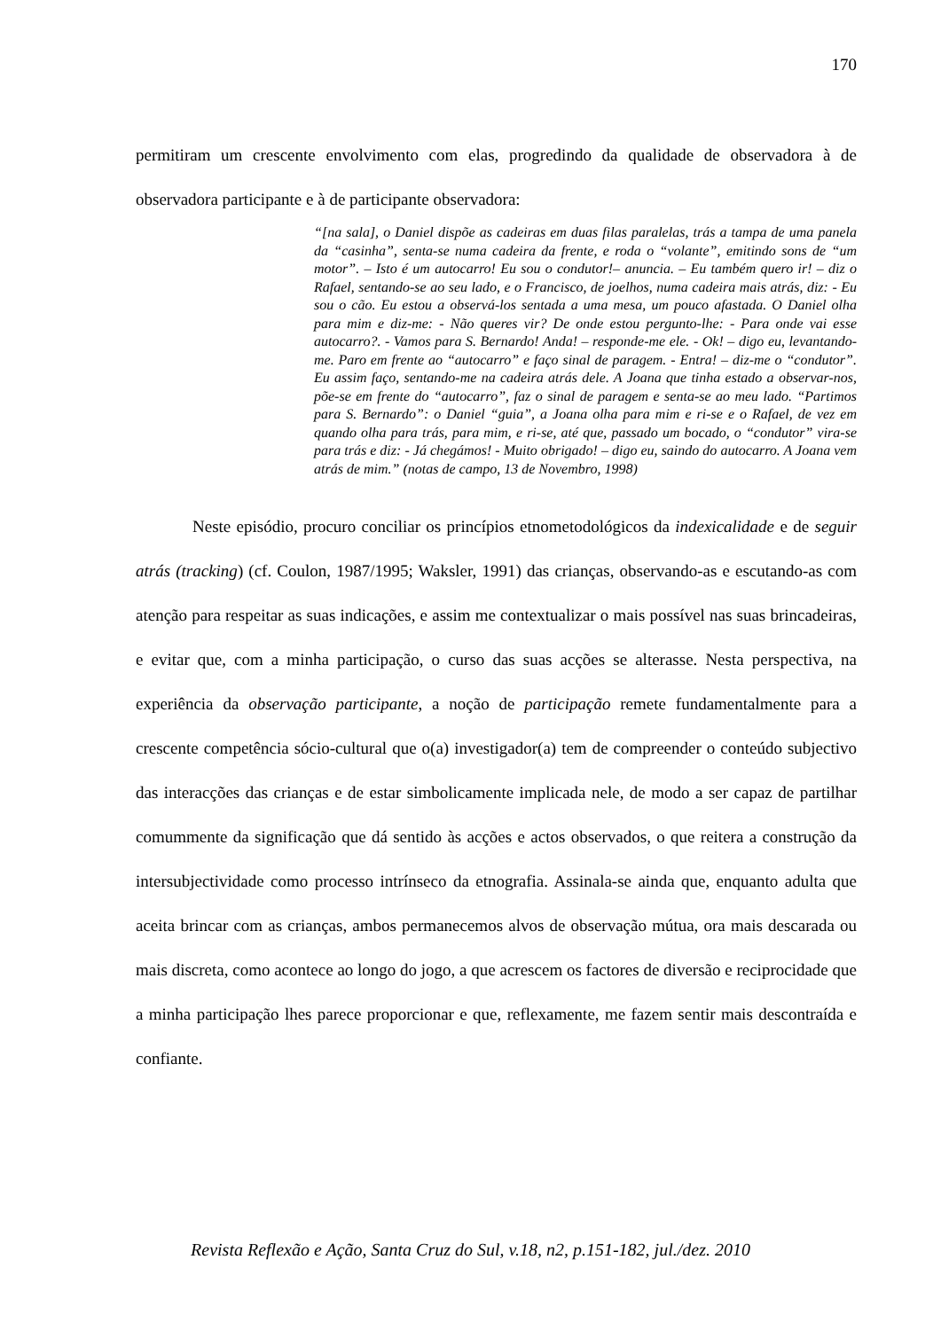170
permitiram um crescente envolvimento com elas, progredindo da qualidade de observadora à de observadora participante e à de participante observadora:
“[na sala], o Daniel dispõe as cadeiras em duas filas paralelas, trás a tampa de uma panela da “casinha”, senta-se numa cadeira da frente, e roda o “volante”, emitindo sons de “um motor”. – Isto é um autocarro! Eu sou o condutor!– anuncia. – Eu também quero ir! – diz o Rafael, sentando-se ao seu lado, e o Francisco, de joelhos, numa cadeira mais atrás, diz: - Eu sou o cão. Eu estou a observá-los sentada a uma mesa, um pouco afastada. O Daniel olha para mim e diz-me: - Não queres vir? De onde estou pergunto-lhe: - Para onde vai esse autocarro?. - Vamos para S. Bernardo! Anda! – responde-me ele. - Ok! – digo eu, levantando-me. Paro em frente ao “autocarro” e faço sinal de paragem. - Entra! – diz-me o “condutor”. Eu assim faço, sentando-me na cadeira atrás dele. A Joana que tinha estado a observar-nos, põe-se em frente do “autocarro”, faz o sinal de paragem e senta-se ao meu lado. “Partimos para S. Bernardo”: o Daniel “guia”, a Joana olha para mim e ri-se e o Rafael, de vez em quando olha para trás, para mim, e ri-se, até que, passado um bocado, o “condutor” vira-se para trás e diz: - Já chegámos! - Muito obrigado! – digo eu, saindo do autocarro. A Joana vem atrás de mim.” (notas de campo, 13 de Novembro, 1998)
Neste episódio, procuro conciliar os princípios etnometodológicos da indexicalidade e de seguir atrás (tracking) (cf. Coulon, 1987/1995; Waksler, 1991) das crianças, observando-as e escutando-as com atenção para respeitar as suas indicações, e assim me contextualizar o mais possível nas suas brincadeiras, e evitar que, com a minha participação, o curso das suas acções se alterasse. Nesta perspectiva, na experiência da observação participante, a noção de participação remete fundamentalmente para a crescente competência sócio-cultural que o(a) investigador(a) tem de compreender o conteúdo subjectivo das interacções das crianças e de estar simbolicamente implicada nele, de modo a ser capaz de partilhar comummente da significação que dá sentido às acções e actos observados, o que reitera a construção da intersubjectividade como processo intrínseco da etnografia. Assinala-se ainda que, enquanto adulta que aceita brincar com as crianças, ambos permanecemos alvos de observação mútua, ora mais descarada ou mais discreta, como acontece ao longo do jogo, a que acrescem os factores de diversão e reciprocidade que a minha participação lhes parece proporcionar e que, reflexamente, me fazem sentir mais descontraída e confiante.
Revista Reflexão e Ação, Santa Cruz do Sul, v.18, n2, p.151-182, jul./dez. 2010